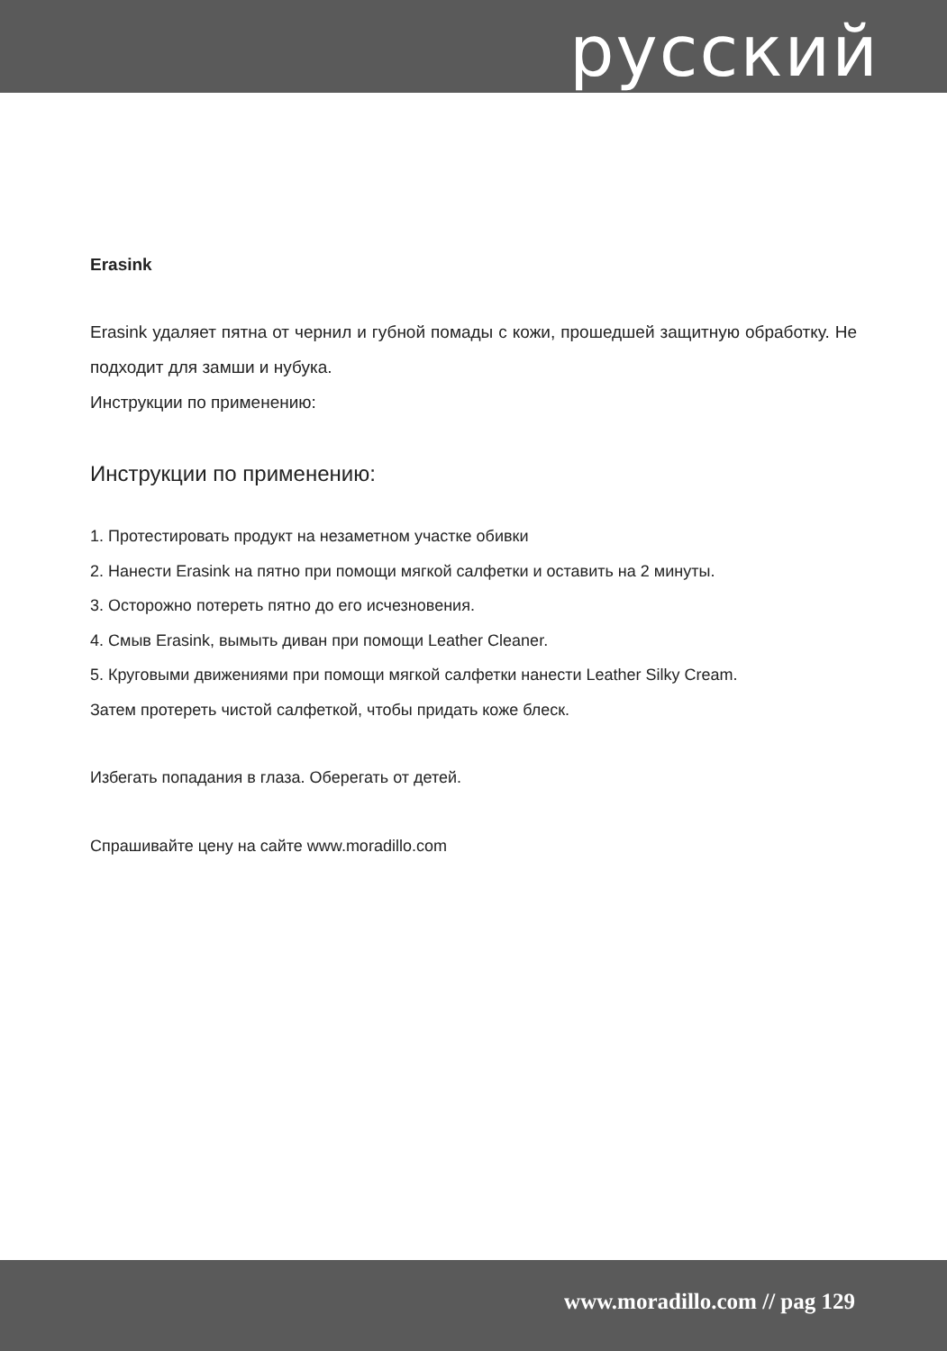русский
Erasink
Erasink удаляет пятна от чернил и губной помады с кожи, прошедшей защитную обработку. Не подходит для замши и нубука.
Инструкции по применению:
Инструкции по применению:
1. Протестировать продукт на незаметном участке обивки
2. Нанести Erasink на пятно при помощи мягкой салфетки и оставить на 2 минуты.
3. Осторожно потереть пятно до его исчезновения.
4. Смыв Erasink, вымыть диван при помощи Leather Cleaner.
5. Круговыми движениями при помощи мягкой салфетки нанести Leather Silky Cream.
Затем протереть чистой салфеткой, чтобы придать коже блеск.
Избегать попадания в глаза. Оберегать от детей.
Спрашивайте цену на сайте www.moradillo.com
www.moradillo.com // pag 129